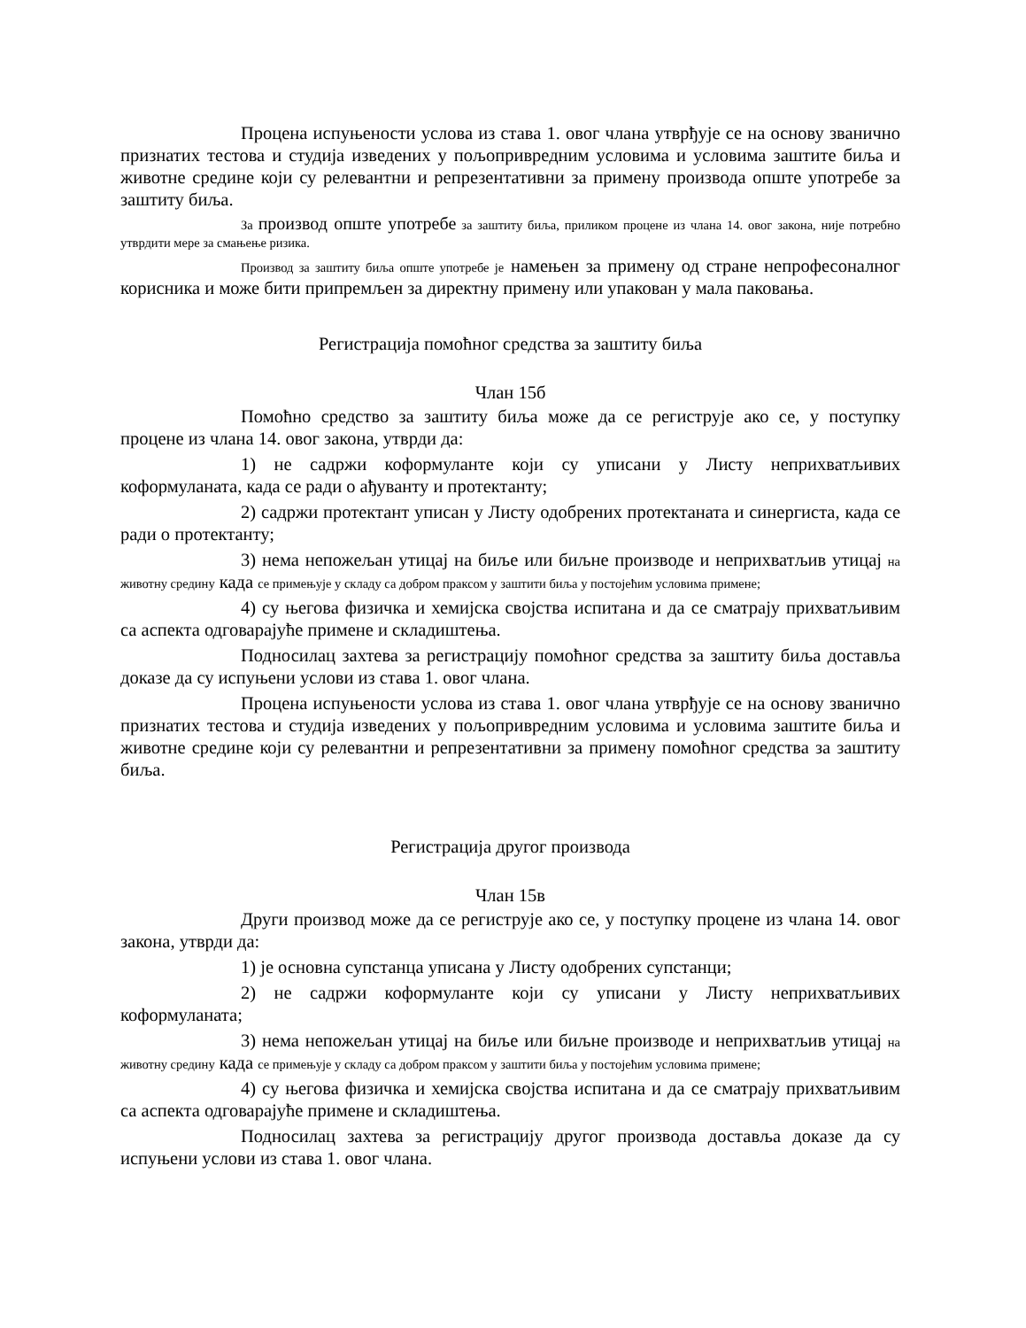Процена испуњености услова из става 1. овог члана утврђује се на основу званично признатих тестова и студија изведених у пољопривредним условима и условима заштите биља и животне средине који су релевантни и репрезентативни за примену производа опште употребе за заштиту биља.
За производ опште употребе за заштиту биља, приликом процене из члана 14. овог закона, није потребно утврдити мере за смањење ризика.
Производ за заштиту биља опште употребе је намењен за примену од стране непрофесоналног корисника и може бити припремљен за директну примену или упакован у мала паковања.
Регистрација помоћног средства за заштиту биља
Члан 15б
Помоћно средство за заштиту биља може да се региструје ако се, у поступку процене из члана 14. овог закона, утврди да:
1) не садржи коформуланте који су уписани у Листу неприхватљивих коформуланата, када се ради о ађуванту и протектанту;
2) садржи протектант уписан у Листу одобрених протектаната и синергиста, када се ради о протектанту;
3) нема непожељан утицај на биље или биљне производе и неприхватљив утицај на животну средину када се примењује у складу са добром праксом у заштити биља у постојећим условима примене;
4) су његова физичка и хемијска својства испитана и да се сматрају прихватљивим са аспекта одговарајуће примене и складиштења.
Подносилац захтева за регистрацију помоћног средства за заштиту биља доставља доказе да су испуњени услови из става 1. овог члана.
Процена испуњености услова из става 1. овог члана утврђује се на основу званично признатих тестова и студија изведених у пољопривредним условима и условима заштите биља и животне средине који су релевантни и репрезентативни за примену помоћног средства за заштиту биља.
Регистрација другог производа
Члан 15в
Други производ може да се региструје ако се, у поступку процене из члана 14. овог закона, утврди да:
1) је основна супстанца уписана у Листу одобрених супстанци;
2) не садржи коформуланте који су уписани у Листу неприхватљивих коформуланата;
3) нема непожељан утицај на биље или биљне производе и неприхватљив утицај на животну средину када се примењује у складу са добром праксом у заштити биља у постојећим условима примене;
4) су његова физичка и хемијска својства испитана и да се сматрају прихватљивим са аспекта одговарајуће примене и складиштења.
Подносилац захтева за регистрацију другог производа доставља доказе да су испуњени услови из става 1. овог члана.